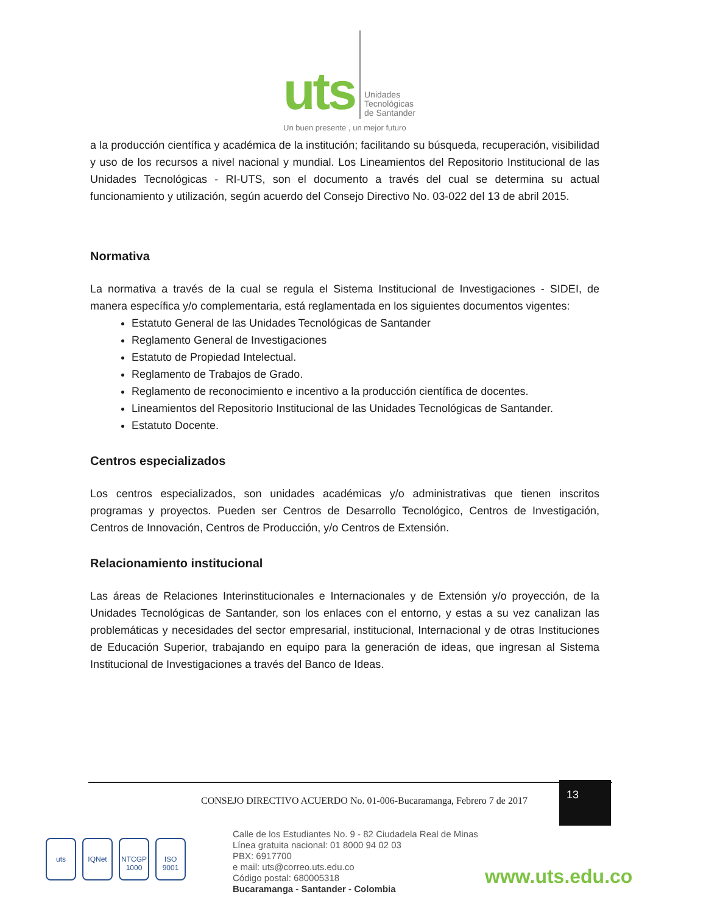uts
Unidades
Tecnológicas
de Santander
Un buen presente , un mejor futuro
a la producción científica y académica de la institución; facilitando su búsqueda, recuperación, visibilidad y uso de los recursos a nivel nacional y mundial. Los Lineamientos del Repositorio Institucional de las Unidades Tecnológicas - RI-UTS, son el documento a través del cual se determina su actual funcionamiento y utilización, según acuerdo del Consejo Directivo No. 03-022 del 13 de abril 2015.
Normativa
La normativa a través de la cual se regula el Sistema Institucional de Investigaciones - SIDEI, de manera específica y/o complementaria, está reglamentada en los siguientes documentos vigentes:
Estatuto General de las Unidades Tecnológicas de Santander
Reglamento General de Investigaciones
Estatuto de Propiedad Intelectual.
Reglamento de Trabajos de Grado.
Reglamento de reconocimiento e incentivo a la producción científica de docentes.
Lineamientos del Repositorio Institucional de las Unidades Tecnológicas de Santander.
Estatuto Docente.
Centros especializados
Los centros especializados, son unidades académicas y/o administrativas que tienen inscritos programas y proyectos. Pueden ser Centros de Desarrollo Tecnológico, Centros de Investigación, Centros de Innovación, Centros de Producción, y/o Centros de Extensión.
Relacionamiento institucional
Las áreas de Relaciones Interinstitucionales e Internacionales y de Extensión y/o proyección, de la Unidades Tecnológicas de Santander, son los enlaces con el entorno, y estas a su vez canalizan las problemáticas y necesidades del sector empresarial, institucional, Internacional y de otras Instituciones de Educación Superior, trabajando en equipo para la generación de ideas, que ingresan al Sistema Institucional de Investigaciones a través del Banco de Ideas.
CONSEJO DIRECTIVO ACUERDO No. 01-006-Bucaramanga, Febrero 7 de 2017
13
uts IQNet NTCGP 1000 ISO 9001
Calle de los Estudiantes No. 9 - 82 Ciudadela Real de Minas
Línea gratuita nacional: 01 8000 94 02 03
PBX: 6917700
e mail: uts@correo.uts.edu.co
Código postal: 680005318
Bucaramanga - Santander - Colombia
www.uts.edu.co